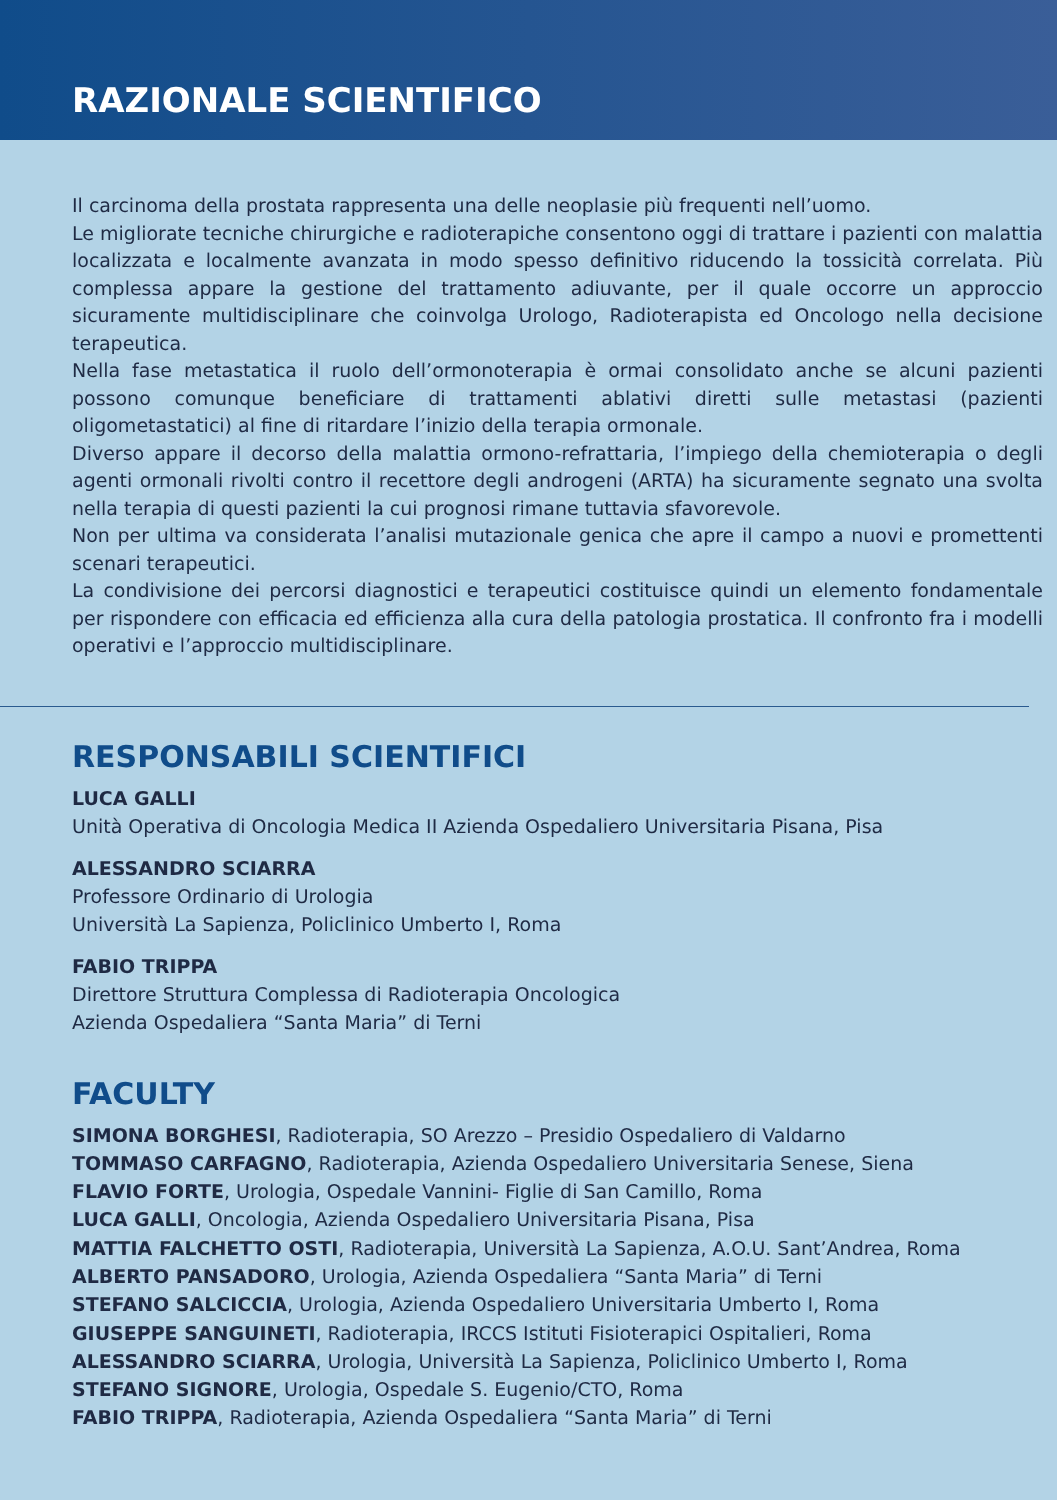RAZIONALE SCIENTIFICO
Il carcinoma della prostata rappresenta una delle neoplasie più frequenti nell’uomo.
Le migliorate tecniche chirurgiche e radioterapiche consentono oggi di trattare i pazienti con malattia localizzata e localmente avanzata in modo spesso definitivo riducendo la tossicità correlata. Più complessa appare la gestione del trattamento adiuvante, per il quale occorre un approccio sicuramente multidisciplinare che coinvolga Urologo, Radioterapista ed Oncologo nella decisione terapeutica.
Nella fase metastatica il ruolo dell’ormonoterapia è ormai consolidato anche se alcuni pazienti possono comunque beneficiare di trattamenti ablativi diretti sulle metastasi (pazienti oligometastatici) al fine di ritardare l’inizio della terapia ormonale.
Diverso appare il decorso della malattia ormono-refrattaria, l’impiego della chemioterapia o degli agenti ormonali rivolti contro il recettore degli androgeni (ARTA) ha sicuramente segnato una svolta nella terapia di questi pazienti la cui prognosi rimane tuttavia sfavorevole.
Non per ultima va considerata l’analisi mutazionale genica che apre il campo a nuovi e promettenti scenari terapeutici.
La condivisione dei percorsi diagnostici e terapeutici costituisce quindi un elemento fondamentale per rispondere con efficacia ed efficienza alla cura della patologia prostatica. Il confronto fra i modelli operativi e l’approccio multidisciplinare.
RESPONSABILI SCIENTIFICI
LUCA GALLI
Unità Operativa di Oncologia Medica II Azienda Ospedaliero Universitaria Pisana, Pisa
ALESSANDRO SCIARRA
Professore Ordinario di Urologia
Università La Sapienza, Policlinico Umberto I, Roma
FABIO TRIPPA
Direttore Struttura Complessa di Radioterapia Oncologica
Azienda Ospedaliera “Santa Maria” di Terni
FACULTY
SIMONA BORGHESI, Radioterapia, SO Arezzo – Presidio Ospedaliero di Valdarno
TOMMASO CARFAGNO, Radioterapia, Azienda Ospedaliero Universitaria Senese, Siena
FLAVIO FORTE, Urologia, Ospedale Vannini- Figlie di San Camillo, Roma
LUCA GALLI, Oncologia, Azienda Ospedaliero Universitaria Pisana, Pisa
MATTIA FALCHETTO OSTI, Radioterapia, Università La Sapienza, A.O.U. Sant’Andrea, Roma
ALBERTO PANSADORO, Urologia, Azienda Ospedaliera “Santa Maria” di Terni
STEFANO SALCICCIA, Urologia, Azienda Ospedaliero Universitaria Umberto I, Roma
GIUSEPPE SANGUINETI, Radioterapia, IRCCS Istituti Fisioterapici Ospitalieri, Roma
ALESSANDRO SCIARRA, Urologia, Università La Sapienza, Policlinico Umberto I, Roma
STEFANO SIGNORE, Urologia, Ospedale S. Eugenio/CTO, Roma
FABIO TRIPPA, Radioterapia, Azienda Ospedaliera “Santa Maria” di Terni